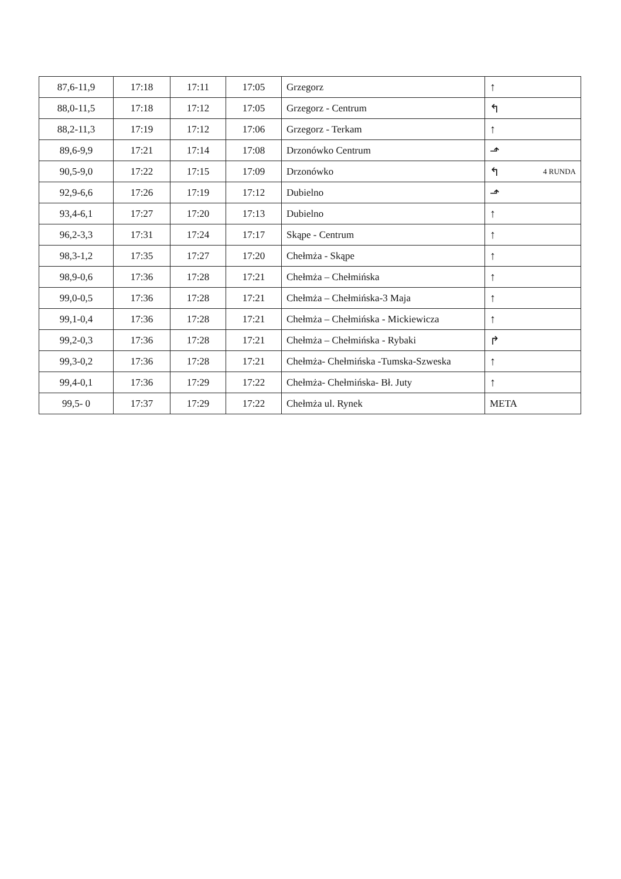| 87,6-11,9 | 17:18 | 17:11 | 17:05 | Grzegorz | ↑ |
| 88,0-11,5 | 17:18 | 17:12 | 17:05 | Grzegorz - Centrum | ↰ |
| 88,2-11,3 | 17:19 | 17:12 | 17:06 | Grzegorz - Terkam | ↑ |
| 89,6-9,9 | 17:21 | 17:14 | 17:08 | Drzonówko Centrum | ⬏ |
| 90,5-9,0 | 17:22 | 17:15 | 17:09 | Drzonówko | ↰ 4 RUNDA |
| 92,9-6,6 | 17:26 | 17:19 | 17:12 | Dubielno | ⬏ |
| 93,4-6,1 | 17:27 | 17:20 | 17:13 | Dubielno | ↑ |
| 96,2-3,3 | 17:31 | 17:24 | 17:17 | Skąpe - Centrum | ↑ |
| 98,3-1,2 | 17:35 | 17:27 | 17:20 | Chełmża - Skąpe | ↑ |
| 98,9-0,6 | 17:36 | 17:28 | 17:21 | Chełmża – Chełmińska | ↑ |
| 99,0-0,5 | 17:36 | 17:28 | 17:21 | Chełmża – Chełmińska-3 Maja | ↑ |
| 99,1-0,4 | 17:36 | 17:28 | 17:21 | Chełmża – Chełmińska - Mickiewicza | ↑ |
| 99,2-0,3 | 17:36 | 17:28 | 17:21 | Chełmża – Chełmińska - Rybaki | ↱ |
| 99,3-0,2 | 17:36 | 17:28 | 17:21 | Chełmża- Chełmińska -Tumska-Szweska | ↑ |
| 99,4-0,1 | 17:36 | 17:29 | 17:22 | Chełmża- Chełmińska- Bł. Juty | ↑ |
| 99,5- 0 | 17:37 | 17:29 | 17:22 | Chełmża ul. Rynek | META |